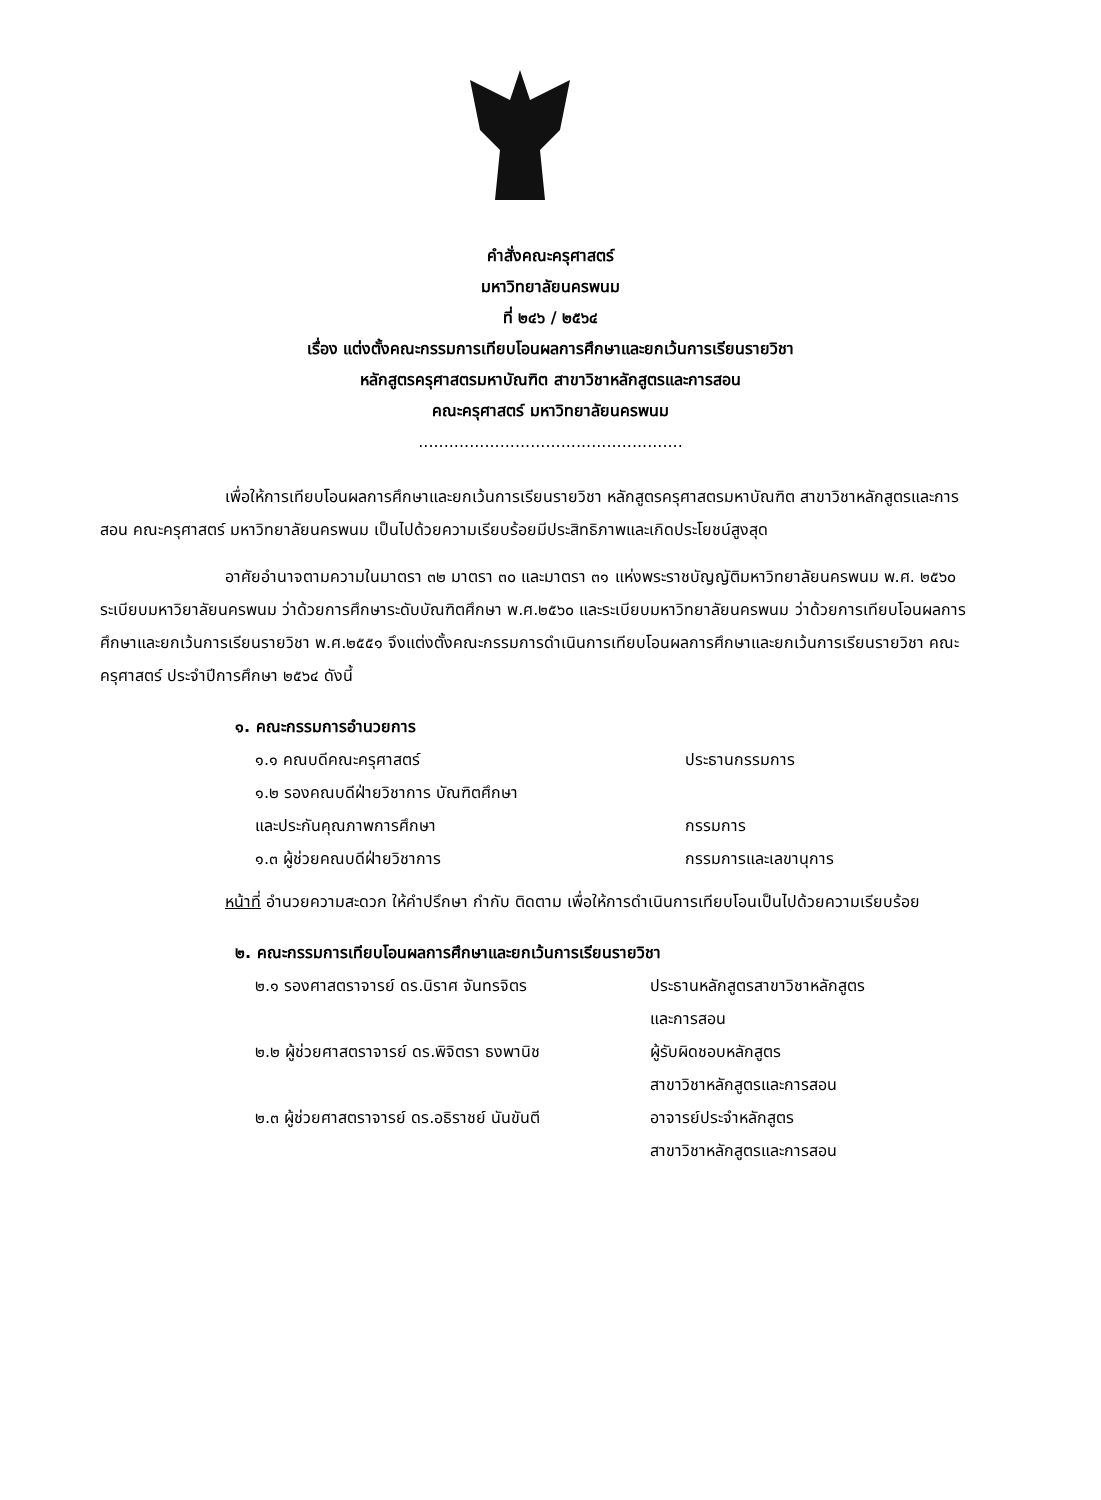คำสั่งคณะครุศาสตร์
มหาวิทยาลัยนครพนม
ที่ ๒๔๖ / ๒๕๖๔
เรื่อง แต่งตั้งคณะกรรมการเทียบโอนผลการศึกษาและยกเว้นการเรียนรายวิชา
หลักสูตรครุศาสตรมหาบัณฑิต สาขาวิชาหลักสูตรและการสอน
คณะครุศาสตร์ มหาวิทยาลัยนครพนม
....................................................
เพื่อให้การเทียบโอนผลการศึกษาและยกเว้นการเรียนรายวิชา หลักสูตรครุศาสตรมหาบัณฑิต สาขาวิชาหลักสูตรและการสอน คณะครุศาสตร์ มหาวิทยาลัยนครพนม เป็นไปด้วยความเรียบร้อยมีประสิทธิภาพและเกิดประโยชน์สูงสุด
อาศัยอำนาจตามความในมาตรา ๓๒ มาตรา ๓๐ และมาตรา ๓๑ แห่งพระราชบัญญัติมหาวิทยาลัยนครพนม พ.ศ. ๒๕๖๐ ระเบียบมหาวิยาลัยนครพนม ว่าด้วยการศึกษาระดับบัณฑิตศึกษา พ.ศ.๒๕๖๐ และระเบียบมหาวิทยาลัยนครพนม ว่าด้วยการเทียบโอนผลการศึกษาและยกเว้นการเรียนรายวิชา พ.ศ.๒๕๕๑ จึงแต่งตั้งคณะกรรมการดำเนินการเทียบโอนผลการศึกษาและยกเว้นการเรียนรายวิชา คณะครุศาสตร์ ประจำปีการศึกษา ๒๕๖๔ ดังนี้
๑. คณะกรรมการอำนวยการ
๑.๑ คณบดีคณะครุศาสตร์ ประธานกรรมการ
๑.๒ รองคณบดีฝ่ายวิชาการ บัณฑิตศึกษา
และประกันคุณภาพการศึกษา กรรมการ
๑.๓ ผู้ช่วยคณบดีฝ่ายวิชาการ กรรมการและเลขานุการ
หน้าที่ อำนวยความสะดวก ให้คำปรึกษา กำกับ ติดตาม เพื่อให้การดำเนินการเทียบโอนเป็นไปด้วยความเรียบร้อย
๒. คณะกรรมการเทียบโอนผลการศึกษาและยกเว้นการเรียนรายวิชา
๒.๑ รองศาสตราจารย์ ดร.นิราศ จันทรจิตร ประธานหลักสูตรสาขาวิชาหลักสูตร
และการสอน
๒.๒ ผู้ช่วยศาสตราจารย์ ดร.พิจิตรา ธงพานิช ผู้รับผิดชอบหลักสูตร
สาขาวิชาหลักสูตรและการสอน
๒.๓ ผู้ช่วยศาสตราจารย์ ดร.อธิราชย์ นันขันตี อาจารย์ประจำหลักสูตร
สาขาวิชาหลักสูตรและการสอน